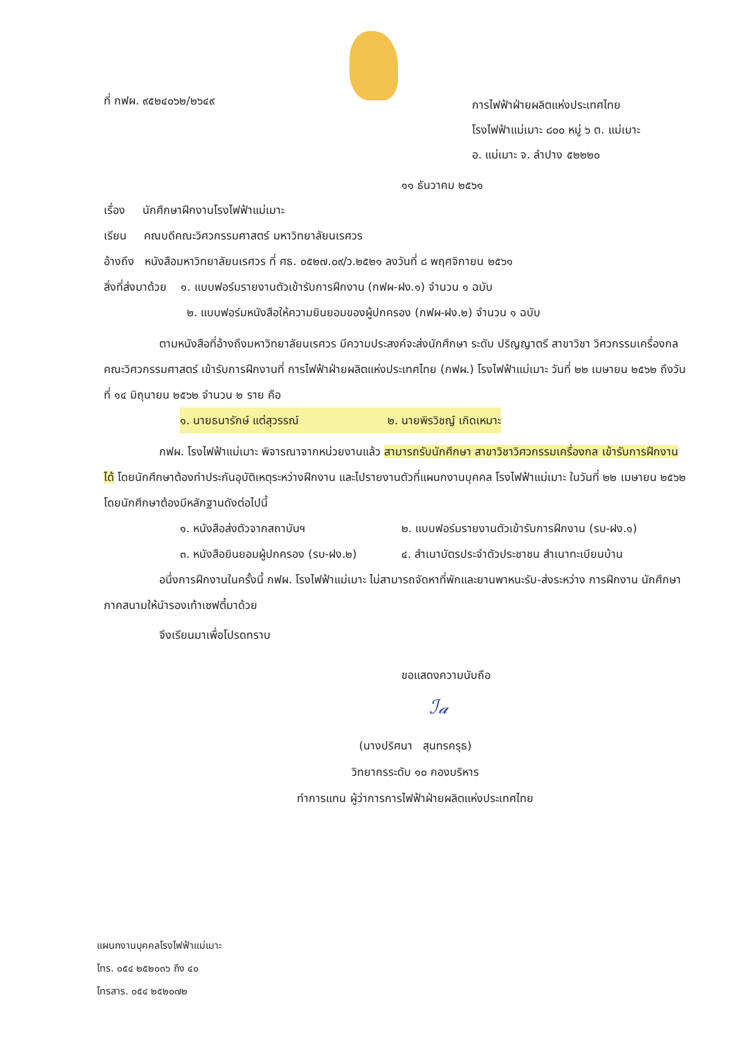ที่ กฟผ. ๙๕๒๔๐๖๒/๒๖๔๙
การไฟฟ้าฝ่ายผลิตแห่งประเทศไทย
โรงไฟฟ้าแม่เมาะ ๘๐๐ หมู่ ๖ ต. แม่เมาะ
อ. แม่เมาะ จ. ลำปาง ๕๒๒๒๐
๑๑ ธันวาคม ๒๕๖๑
เรื่อง นักศึกษาฝึกงานโรงไฟฟ้าแม่เมาะ
เรียน คณบดีคณะวิศวกรรมศาสตร์ มหาวิทยาลัยนเรศวร
อ้างถึง หนังสือมหาวิทยาลัยนเรศวร ที่ ศธ. ๐๕๒๗.๐๙/ว.๒๕๒๑ ลงวันที่ ๘ พฤศจิกายน ๒๕๖๑
สิ่งที่ส่งมาด้วย ๑. แบบฟอร์มรายงานตัวเข้ารับการฝึกงาน (กฟผ-ฝง.๑) จำนวน ๑ ฉบับ
๒. แบบฟอร์มหนังสือให้ความยินยอมของผู้ปกครอง (กฟผ-ฝง.๒) จำนวน ๑ ฉบับ
ตามหนังสือที่อ้างถึงมหาวิทยาลัยนเรศวร มีความประสงค์จะส่งนักศึกษา ระดับ ปริญญาตรี สาขาวิชา วิศวกรรมเครื่องกล คณะวิศวกรรมศาสตร์ เข้ารับการฝึกงานที่ การไฟฟ้าฝ่ายผลิตแห่งประเทศไทย (กฟผ.) โรงไฟฟ้าแม่เมาะ วันที่ ๒๒ เมษายน ๒๕๖๒ ถึงวันที่ ๑๔ มิถุนายน ๒๕๖๒ จำนวน ๒ ราย คือ
๑. นายธนารักษ์ แต่สุวรรณ์ ๒. นายพิรวิชญ์ เกิดเหมาะ
กฟผ. โรงไฟฟ้าแม่เมาะ พิจารณาจากหน่วยงานแล้ว สามารถรับนักศึกษา สาขาวิชาวิศวกรรมเครื่องกล เข้ารับการฝึกงานได้ โดยนักศึกษาต้องทำประกันอุบัติเหตุระหว่างฝึกงาน และไปรายงานตัวที่แผนกงานบุคคล โรงไฟฟ้าแม่เมาะ ในวันที่ ๒๒ เมษายน ๒๕๖๒ โดยนักศึกษาต้องมีหลักฐานดังต่อไปนี้
๑. หนังสือส่งตัวจากสถาบันฯ ๒. แบบฟอร์มรายงานตัวเข้ารับการฝึกงาน (รบ-ฝง.๑)
๓. หนังสือยินยอมผู้ปกครอง (รบ-ฝง.๒) ๔. สำเนาบัตรประจำตัวประชาชน สำเนาทะเบียนบ้าน
อนึ่งการฝึกงานในครั้งนี้ กฟผ. โรงไฟฟ้าแม่เมาะ ไม่สามารถจัดหาที่พักและยานพาหนะรับ-ส่งระหว่าง การฝึกงาน นักศึกษาภาคสนามให้นำรองเท้าเซฟตี้มาด้วย
จึงเรียนมาเพื่อโปรดทราบ
ขอแสดงความนับถือ
ℐ𝒶
(นางปริศนา สุนทรครุธ)
วิทยากรระดับ ๑๐ กองบริหาร
ทำการแทน ผู้ว่าการการไฟฟ้าฝ่ายผลิตแห่งประเทศไทย
แผนกงานบุคคลโรงไฟฟ้าแม่เมาะ
โทร. ๐๕๔ ๒๕๒๐๓๖ ถึง ๔๐
โทรสาร. ๐๕๔ ๒๕๒๐๗๒